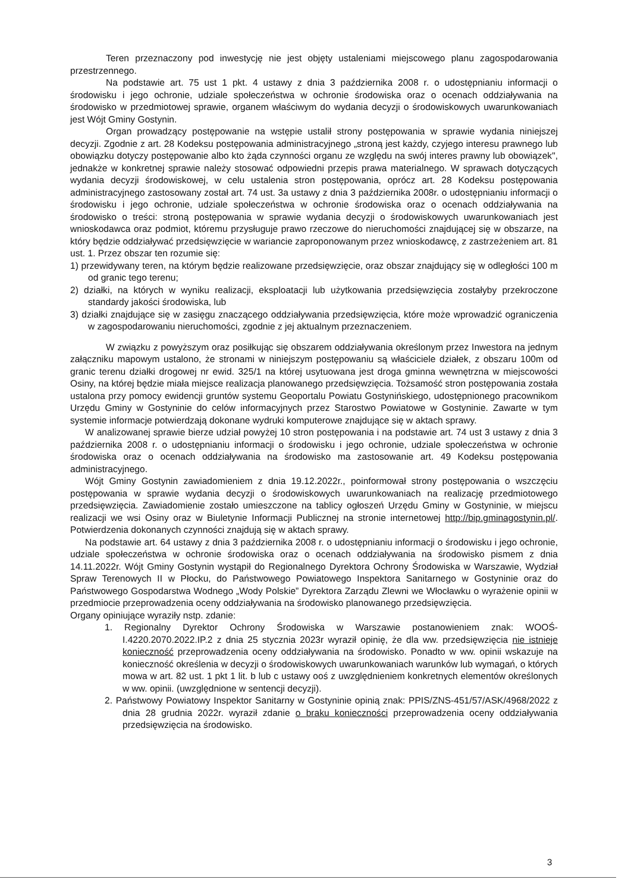Teren przeznaczony pod inwestycję nie jest objęty ustaleniami miejscowego planu zagospodarowania przestrzennego.
Na podstawie art. 75 ust 1 pkt. 4 ustawy z dnia 3 października 2008 r. o udostępnianiu informacji o środowisku i jego ochronie, udziale społeczeństwa w ochronie środowiska oraz o ocenach oddziaływania na środowisko w przedmiotowej sprawie, organem właściwym do wydania decyzji o środowiskowych uwarunkowaniach jest Wójt Gminy Gostynin.
Organ prowadzący postępowanie na wstępie ustalił strony postępowania w sprawie wydania niniejszej decyzji. Zgodnie z art. 28 Kodeksu postępowania administracyjnego „stroną jest każdy, czyjego interesu prawnego lub obowiązku dotyczy postępowanie albo kto żąda czynności organu ze względu na swój interes prawny lub obowiązek", jednakże w konkretnej sprawie należy stosować odpowiedni przepis prawa materialnego. W sprawach dotyczących wydania decyzji środowiskowej, w celu ustalenia stron postępowania, oprócz art. 28 Kodeksu postępowania administracyjnego zastosowany został art. 74 ust. 3a ustawy z dnia 3 października 2008r. o udostępnianiu informacji o środowisku i jego ochronie, udziale społeczeństwa w ochronie środowiska oraz o ocenach oddziaływania na środowisko o treści: stroną postępowania w sprawie wydania decyzji o środowiskowych uwarunkowaniach jest wnioskodawca oraz podmiot, któremu przysługuje prawo rzeczowe do nieruchomości znajdującej się w obszarze, na który będzie oddziaływać przedsięwzięcie w wariancie zaproponowanym przez wnioskodawcę, z zastrzeżeniem art. 81 ust. 1. Przez obszar ten rozumie się:
1) przewidywany teren, na którym będzie realizowane przedsięwzięcie, oraz obszar znajdujący się w odległości 100 m od granic tego terenu;
2) działki, na których w wyniku realizacji, eksploatacji lub użytkowania przedsięwzięcia zostałyby przekroczone standardy jakości środowiska, lub
3) działki znajdujące się w zasięgu znaczącego oddziaływania przedsięwzięcia, które może wprowadzić ograniczenia w zagospodarowaniu nieruchomości, zgodnie z jej aktualnym przeznaczeniem.
W związku z powyższym oraz posiłkując się obszarem oddziaływania określonym przez Inwestora na jednym załączniku mapowym ustalono, że stronami w niniejszym postępowaniu są właściciele działek, z obszaru 100m od granic terenu działki drogowej nr ewid. 325/1 na której usytuowana jest droga gminna wewnętrzna w miejscowości Osiny, na której będzie miała miejsce realizacja planowanego przedsięwzięcia. Tożsamość stron postępowania została ustalona przy pomocy ewidencji gruntów systemu Geoportalu Powiatu Gostynińskiego, udostępnionego pracownikom Urzędu Gminy w Gostyninie do celów informacyjnych przez Starostwo Powiatowe w Gostyninie. Zawarte w tym systemie informacje potwierdzają dokonane wydruki komputerowe znajdujące się w aktach sprawy.
W analizowanej sprawie bierze udział powyżej 10 stron postępowania i na podstawie art. 74 ust 3 ustawy z dnia 3 października 2008 r. o udostępnianiu informacji o środowisku i jego ochronie, udziale społeczeństwa w ochronie środowiska oraz o ocenach oddziaływania na środowisko ma zastosowanie art. 49 Kodeksu postępowania administracyjnego.
Wójt Gminy Gostynin zawiadomieniem z dnia 19.12.2022r., poinformował strony postępowania o wszczęciu postępowania w sprawie wydania decyzji o środowiskowych uwarunkowaniach na realizację przedmiotowego przedsięwzięcia. Zawiadomienie zostało umieszczone na tablicy ogłoszeń Urzędu Gminy w Gostyninie, w miejscu realizacji we wsi Osiny oraz w Biuletynie Informacji Publicznej na stronie internetowej http://bip.gminagostynin.pl/. Potwierdzenia dokonanych czynności znajdują się w aktach sprawy.
Na podstawie art. 64 ustawy z dnia 3 października 2008 r. o udostępnianiu informacji o środowisku i jego ochronie, udziale społeczeństwa w ochronie środowiska oraz o ocenach oddziaływania na środowisko pismem z dnia 14.11.2022r. Wójt Gminy Gostynin wystąpił do Regionalnego Dyrektora Ochrony Środowiska w Warszawie, Wydział Spraw Terenowych II w Płocku, do Państwowego Powiatowego Inspektora Sanitarnego w Gostyninie oraz do Państwowego Gospodarstwa Wodnego „Wody Polskie” Dyrektora Zarządu Zlewni we Włocławku o wyrażenie opinii w przedmiocie przeprowadzenia oceny oddziaływania na środowisko planowanego przedsięwzięcia.
Organy opiniujące wyraziły nstp. zdanie:
1. Regionalny Dyrektor Ochrony Środowiska w Warszawie postanowieniem znak: WOOŚ-I.4220.2070.2022.IP.2 z dnia 25 stycznia 2023r wyraził opinię, że dla ww. przedsięwzięcia nie istnieje konieczność przeprowadzenia oceny oddziaływania na środowisko. Ponadto w ww. opinii wskazuje na konieczność określenia w decyzji o środowiskowych uwarunkowaniach warunków lub wymagań, o których mowa w art. 82 ust. 1 pkt 1 lit. b lub c ustawy ooś z uwzględnieniem konkretnych elementów określonych w ww. opinii. (uwzględnione w sentencji decyzji).
2. Państwowy Powiatowy Inspektor Sanitarny w Gostyninie opinią znak: PPIS/ZNS-451/57/ASK/4968/2022 z dnia 28 grudnia 2022r. wyraził zdanie o braku konieczności przeprowadzenia oceny oddziaływania przedsięwzięcia na środowisko.
3